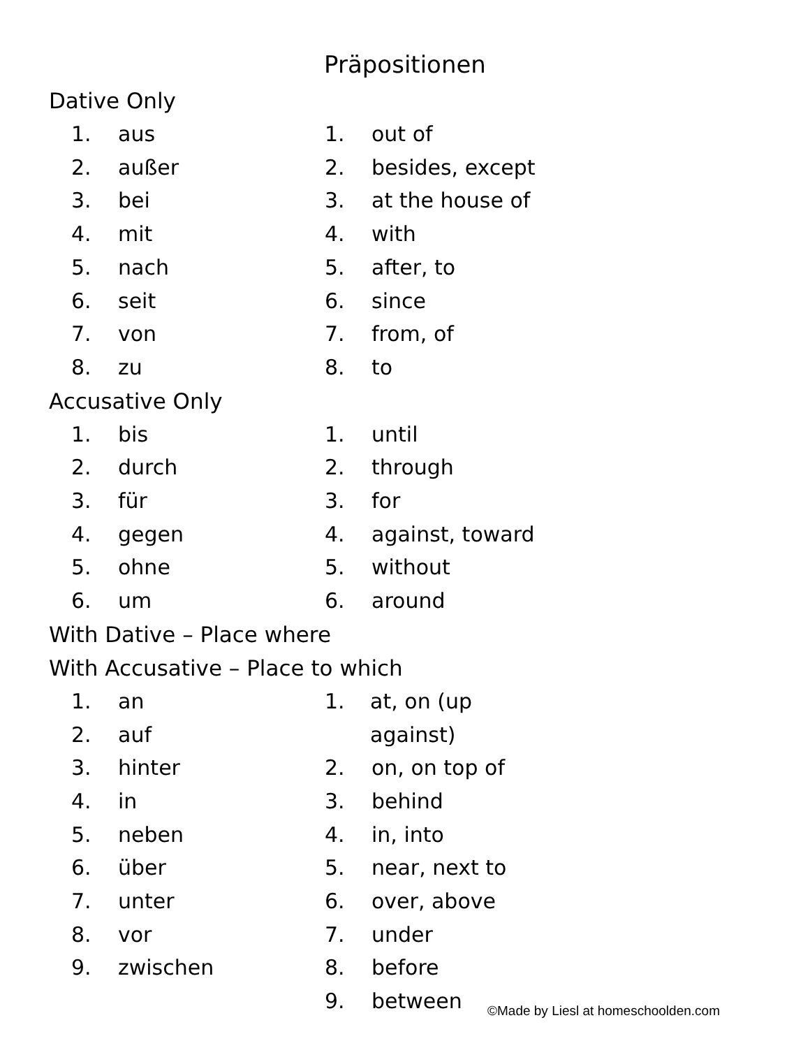Präpositionen
Dative Only
1. aus
2. außer
3. bei
4. mit
5. nach
6. seit
7. von
8. zu
1. out of
2. besides, except
3. at the house of
4. with
5. after, to
6. since
7. from, of
8. to
Accusative Only
1. bis
2. durch
3. für
4. gegen
5. ohne
6. um
1. until
2. through
3. for
4. against, toward
5. without
6. around
With Dative – Place where
With Accusative – Place to which
1. an
2. auf
3. hinter
4. in
5. neben
6. über
7. unter
8. vor
9. zwischen
1. at, on (up against)
2. on, on top of
3. behind
4. in, into
5. near, next to
6. over, above
7. under
8. before
9. between
©Made by Liesl at homeschoolden.com